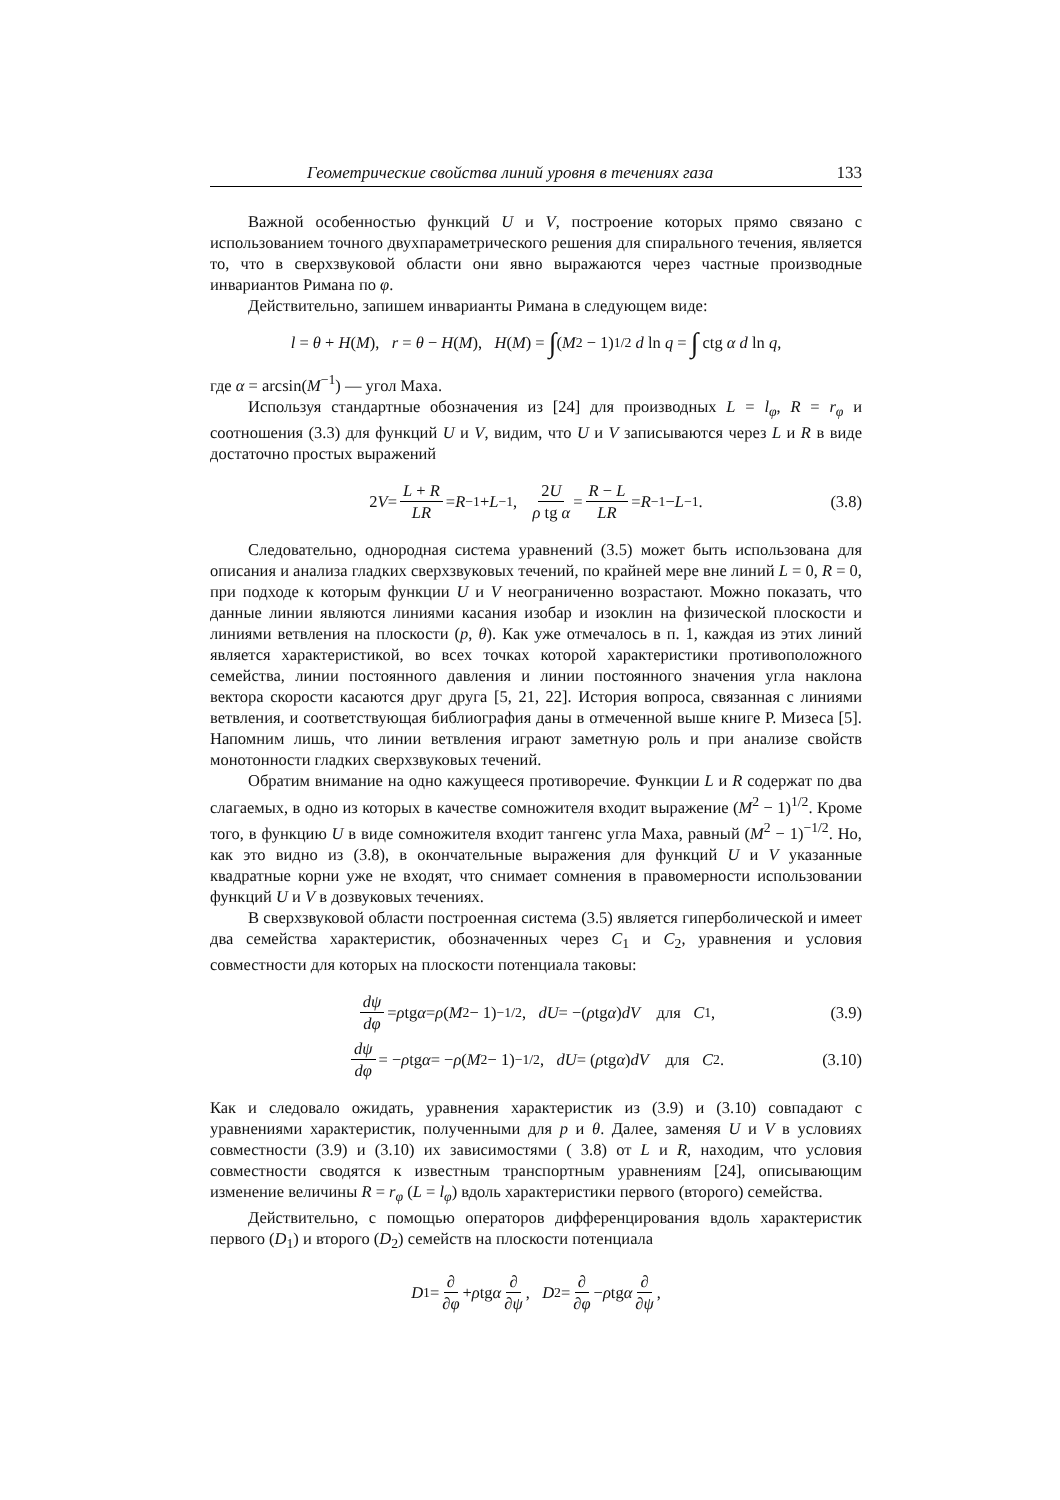Геометрические свойства линий уровня в течениях газа 133
Важной особенностью функций U и V, построение которых прямо связано с использованием точного двухпараметрического решения для спирального течения, является то, что в сверхзвуковой области они явно выражаются через частные производные инвариантов Римана по φ.
Действительно, запишем инварианты Римана в следующем виде:
l = θ + H (M), r = θ − H (M), H (M) = ∫ (M<sup>2</sup> − 1)<sup>1/2</sup> d ln q = ∫ ctg α d ln q,
где α = arcsin(M<sup>−1</sup>) — угол Маха.
Используя стандартные обозначения из [24] для производных L = l<sub>φ</sub>, R = r<sub>φ</sub> и соотношения (3.3) для функций U и V, видим, что U и V записываются через L и R в виде достаточно простых выражений
2 V = L + R LR = R<sup>−1</sup> + L<sup>−1</sup>, 2U ρ tg α = R − L LR = R<sup>−1</sup> − L<sup>−1</sup>. (3.8)
Следовательно, однородная система уравнений (3.5) может быть использована для описания и анализа гладких сверхзвуковых течений, по крайней мере вне линий L = 0, R = 0, при подходе к которым функции U и V неограниченно возрастают. Можно показать, что данные линии являются линиями касания изобар и изоклин на физической плоскости и линиями ветвления на плоскости (p, θ). Как уже отмечалось в п. 1, каждая из этих линий является характеристикой, во всех точках которой характеристики противоположного семейства, линии постоянного давления и линии постоянного значения угла наклона вектора скорости касаются друг друга [5, 21, 22]. История вопроса, связанная с линиями ветвления, и соответствующая библиография даны в отмеченной выше книге Р. Мизеса [5]. Напомним лишь, что линии ветвления играют заметную роль и при анализе свойств монотонности гладких сверхзвуковых течений.
Обратим внимание на одно кажущееся противоречие. Функции L и R содержат по два слагаемых, в одно из которых в качестве сомножителя входит выражение (M<sup>2</sup> − 1)<sup>1/2</sup>. Кроме того, в функцию U в виде сомножителя входит тангенс угла Маха, равный (M<sup>2</sup> − 1)<sup>−1/2</sup>. Но, как это видно из (3.8), в окончательные выражения для функций U и V указанные квадратные корни уже не входят, что снимает сомнения в правомерности использовании функций U и V в дозвуковых течениях.
В сверхзвуковой области построенная система (3.5) является гиперболической и имеет два семейства характеристик, обозначенных через C<sub>1</sub> и C<sub>2</sub>, уравнения и условия совместности для которых на плоскости потенциала таковы:
dψ dφ = ρ tg α = ρ (M<sup>2</sup> − 1)<sup>−1/2</sup>, dU = −(ρ tg α) dV для C<sub>1</sub>, (3.9)
dψ dφ = − ρ tg α = − ρ (M<sup>2</sup> − 1)<sup>−1/2</sup>, dU = (ρ tg α) dV для C<sub>2</sub>. (3.10)
Как и следовало ожидать, уравнения характеристик из (3.9) и (3.10) совпадают с уравнениями характеристик, полученными для p и θ. Далее, заменяя U и V в условиях совместности (3.9) и (3.10) их зависимостями ( 3.8) от L и R, находим, что условия совместности сводятся к известным транспортным уравнениям [24], описывающим изменение величины R = r<sub>φ</sub> (L = l<sub>φ</sub>) вдоль характеристики первого (второго) семейства.
Действительно, с помощью операторов дифференцирования вдоль характеристик первого (D<sub>1</sub>) и второго (D<sub>2</sub>) семейств на плоскости потенциала
D<sub>1</sub> = ∂ ∂φ + ρ tg α ∂ ∂ψ, D<sub>2</sub> = ∂ ∂φ − ρ tg α ∂ ∂ψ,